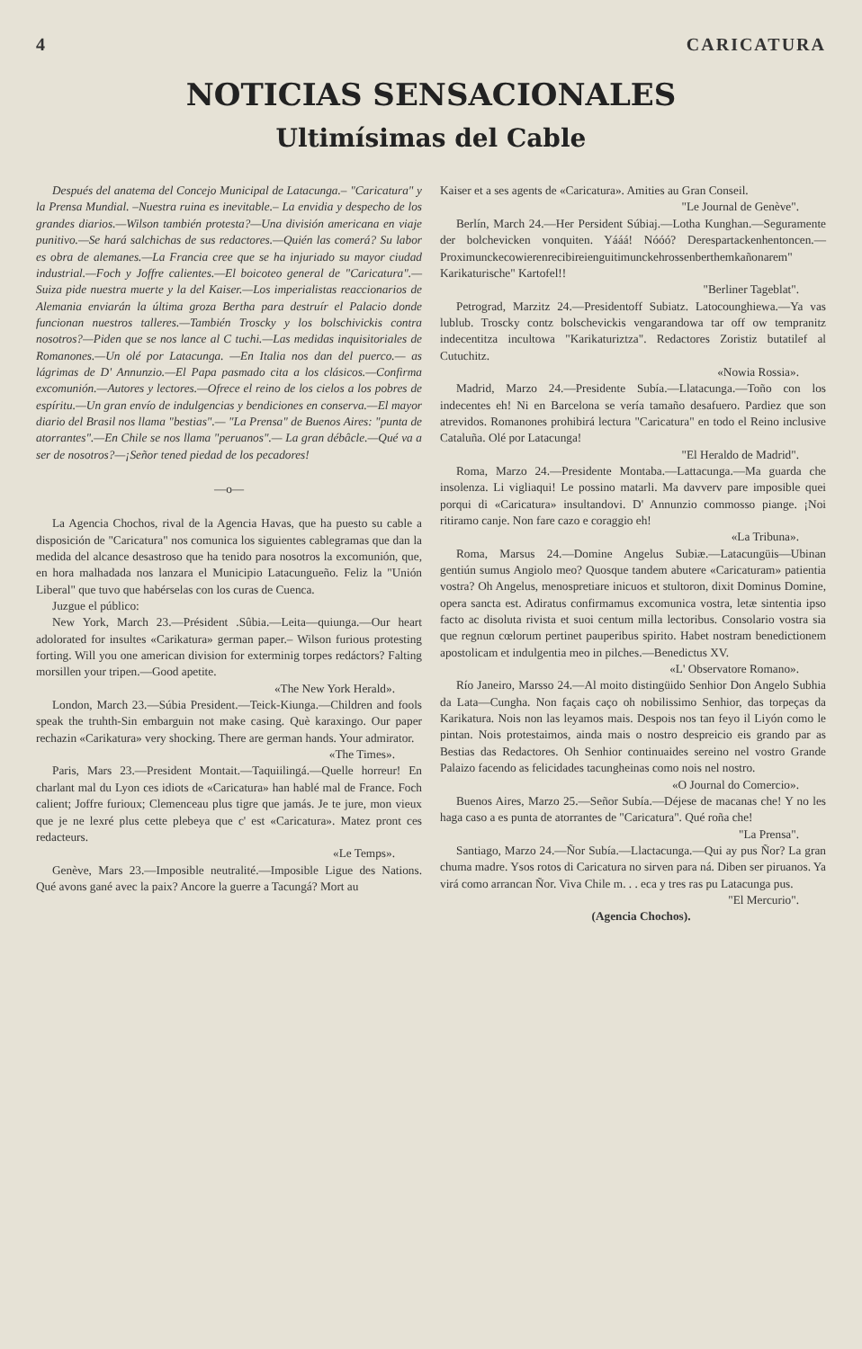4 CARICATURA
NOTICIAS SENSACIONALES
Ultimísimas del Cable
Después del anatema del Concejo Municipal de Latacunga.– "Caricatura" y la Prensa Mundial. –Nuestra ruina es inevitable.– La envidia y despecho de los grandes diarios.—Wilson también protesta?—Una división americana en viaje punitivo.—Se hará salchichas de sus redactores.—Quién las comerá? Su labor es obra de alemanes.—La Francia cree que se ha injuriado su mayor ciudad industrial.—Foch y Joffre calientes.—El boicoteo general de "Caricatura".—Suiza pide nuestra muerte y la del Kaiser.—Los imperialistas reaccionarios de Alemania enviarán la última groza Bertha para destruír el Palacio donde funcionan nuestros talleres.—También Troscky y los bolschivickis contra nosotros?—Piden que se nos lance al C tuchi.—Las medidas inquisitoriales de Romanones.—Un olé por Latacunga. —En Italia nos dan del puerco.— as lágrimas de D' Annunzio.—El Papa pasmado cita a los clásicos.—Confirma excomunión.—Autores y lectores.—Ofrece el reino de los cielos a los pobres de espíritu.—Un gran envío de indulgencias y bendiciones en conserva.—El mayor diario del Brasil nos llama "bestias".— "La Prensa" de Buenos Aires: "punta de atorrantes".—En Chile se nos llama "peruanos".— La gran débâcle.—Qué va a ser de nosotros?—¡Señor tened piedad de los pecadores!
—o—
La Agencia Chochos, rival de la Agencia Havas, que ha puesto su cable a disposición de "Caricatura" nos comunica los siguientes cablegramas que dan la medida del alcance desastroso que ha tenido para nosotros la excomunión, que, en hora malhadada nos lanzara el Municipio Latacungueño. Feliz la "Unión Liberal" que tuvo que habérselas con los curas de Cuenca.
Juzgue el público:
New York, March 23.—Président .Sûbia.—Leita—quiunga.—Our heart adolorated for insultes «Carikatura» german paper.– Wilson furious protesting forting. Will you one american division for exterminig torpes redáctors? Falting morsillen your tripen.—Good apetite.
«The New York Herald».
London, March 23.—Súbia President.—Teick-Kiunga.—Children and fools speak the truhth-Sin embarguin not make casing. Què karaxingo. Our paper rechazin «Carikatura» very shocking. There are german hands. Your admirator.
«The Times».
Paris, Mars 23.—President Montait.—Taquiilingá.—Quelle horreur! En charlant mal du Lyon ces idiots de «Caricatura» han hablé mal de France. Foch calient; Joffre furioux; Clemenceau plus tigre que jamás. Je te jure, mon vieux que je ne lexré plus cette plebeya que c' est «Caricatura». Matez pront ces redacteurs.
«Le Temps».
Genève, Mars 23.—Imposible neutralité.—Imposible Ligue des Nations. Qué avons gané avec la paix? Ancore la guerre a Tacungá? Mort au
Kaiser et a ses agents de «Caricatura». Amities au Gran Conseil.
"Le Journal de Genève".
Berlín, March 24.—Her Persident Súbiaj.—Lotha Kunghan.—Seguramente der bolchevicken vonquiten. Yááá! Nóóó? Derespartackenhentoncen.— Proximunckecowierenrecibireienguitimunckehrossenberthemkañonarem" Karikaturische" Kartofel!!
"Berliner Tageblat".
Petrograd, Marzitz 24.—Presidentoff Subiatz. Latocounghiewa.—Ya vas lublub. Troscky contz bolschevickis vengarandowa tar off ow tempranitz indecentitza incultowa "Karikaturiztza". Redactores Zoristiz butatilef al Cutuchitz.
«Nowia Rossia».
Madrid, Marzo 24.—Presidente Subía.—Llatacunga.—Toño con los indecentes eh! Ni en Barcelona se vería tamaño desafuero. Pardiez que son atrevidos. Romanones prohibirá lectura "Caricatura" en todo el Reino inclusive Cataluña. Olé por Latacunga!
"El Heraldo de Madrid".
Roma, Marzo 24.—Presidente Montaba.—Lattacunga.—Ma guarda che insolenza. Li vigliaqui! Le possino matarli. Ma davverv pare imposible quei porqui di «Caricatura» insultandovi. D' Annunzio commosso piange. ¡Noi ritiramo canje. Non fare cazo e coraggio eh!
«La Tribuna».
Roma, Marsus 24.—Domine Angelus Subiæ.—Latacungüis—Ubinan gentiún sumus Angiolo meo? Quosque tandem abutere «Caricaturam» patientia vostra? Oh Angelus, menospretiare inicuos et stultoron, dixit Dominus Domine, opera sancta est. Adiratus confirmamus excomunica vostra, letæ sintentia ipso facto ac disoluta rivista et suoi centum milla lectoribus. Consolario vostra sia que regnun cœlorum pertinet pauperibus spirito. Habet nostram benedictionem apostolicam et indulgentia meo in pilches.—Benedictus XV.
«L' Observatore Romano».
Río Janeiro, Marsso 24.—Al moito distingüido Senhior Don Angelo Subhia da Lata—Cungha. Non façais caço oh nobilissimo Senhior, das torpeças da Karikatura. Nois non las leyamos mais. Despois nos tan feyo il Liyón como le pintan. Nois protestaimos, ainda mais o nostro despreicio eis grando par as Bestias das Redactores. Oh Senhior continuaides sereino nel vostro Grande Palaizo facendo as felicidades tacungheinas como nois nel nostro.
«O Journal do Comercio».
Buenos Aires, Marzo 25.—Señor Subía.—Déjese de macanas che! Y no les haga caso a es punta de atorrantes de "Caricatura". Qué roña che!
"La Prensa".
Santiago, Marzo 24.—Ñor Subía.—Llactacunga.—Qui ay pus Ñor? La gran chuma madre. Ysos rotos di Caricatura no sirven para ná. Diben ser piruanos. Ya virá como arrancan Ñor. Viva Chile m. . . eca y tres ras pu Latacunga pus.
"El Mercurio".
(Agencia Chochos).